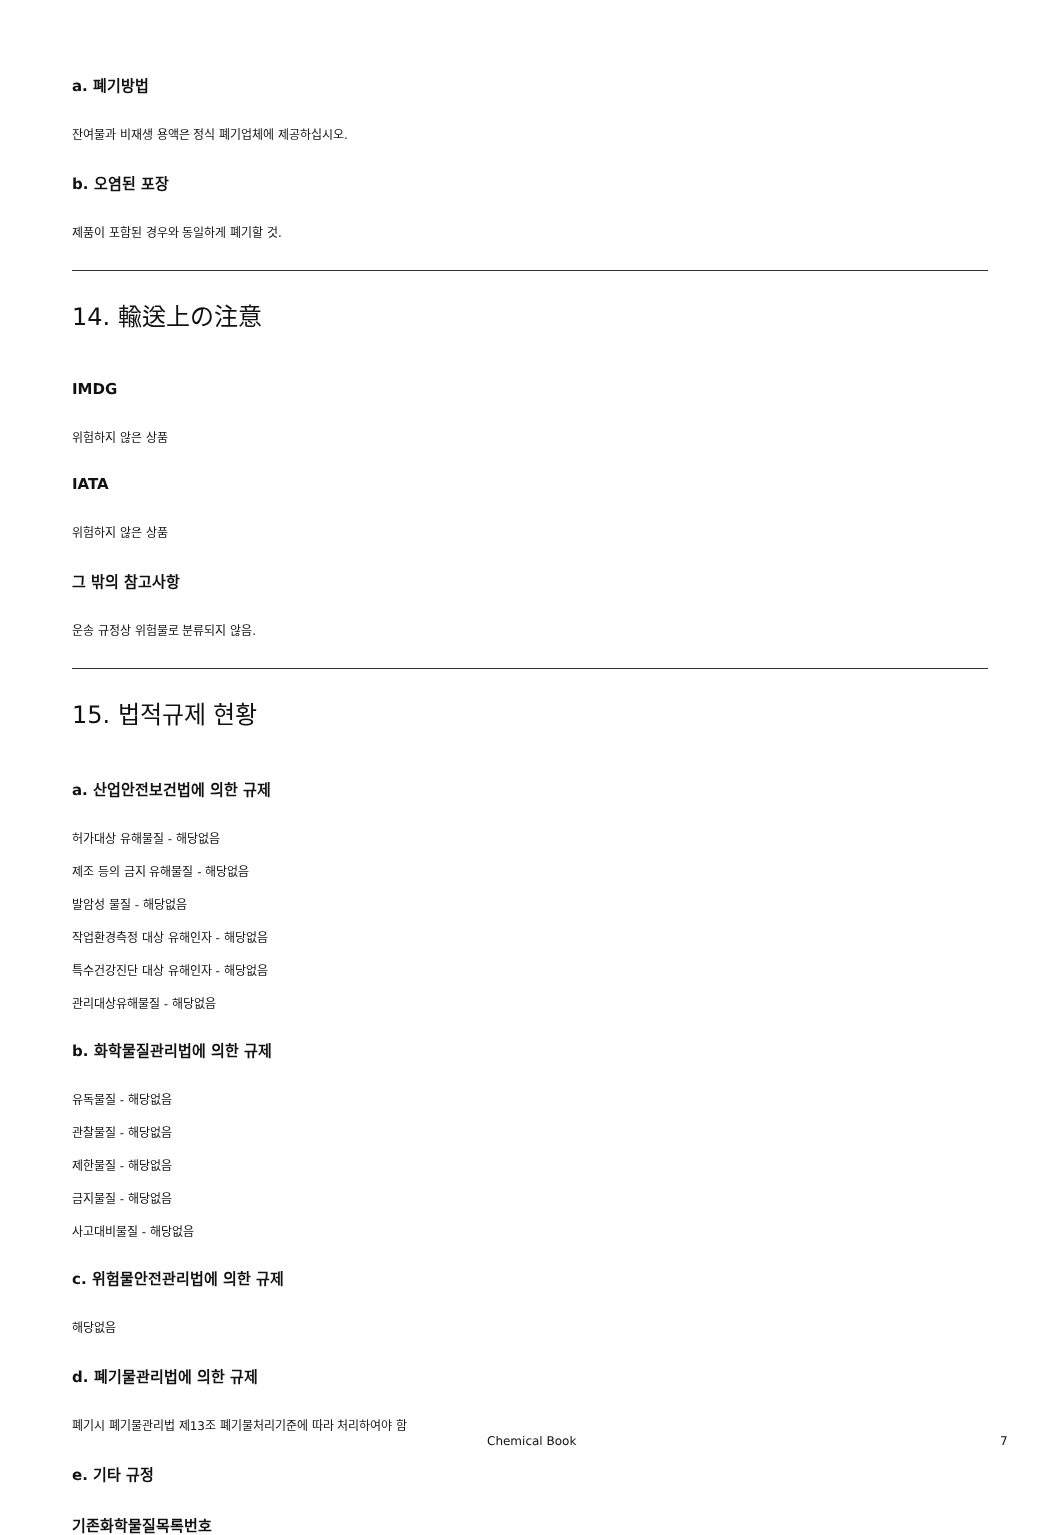a. 폐기방법
잔여물과 비재생 용액은 정식 폐기업체에 제공하십시오.
b. 오염된 포장
제품이 포함된 경우와 동일하게 폐기할 것.
14. 輸送上の注意
IMDG
위험하지 않은 상품
IATA
위험하지 않은 상품
그 밖의 참고사항
운송 규정상 위험물로 분류되지 않음.
15. 법적규제 현황
a. 산업안전보건법에 의한 규제
허가대상 유해물질 - 해당없음
제조 등의 금지 유해물질 - 해당없음
발암성 물질 - 해당없음
작업환경측정 대상 유해인자 - 해당없음
특수건강진단 대상 유해인자 - 해당없음
관리대상유해물질 - 해당없음
b. 화학물질관리법에 의한 규제
유독물질 - 해당없음
관찰물질 - 해당없음
제한물질 - 해당없음
금지물질 - 해당없음
사고대비물질 - 해당없음
c. 위험물안전관리법에 의한 규제
해당없음
d. 폐기물관리법에 의한 규제
폐기시 폐기물관리법 제13조 폐기물처리기준에 따라 처리하여야 함
e. 기타 규정
기존화학물질목록번호
Chemical Book 7